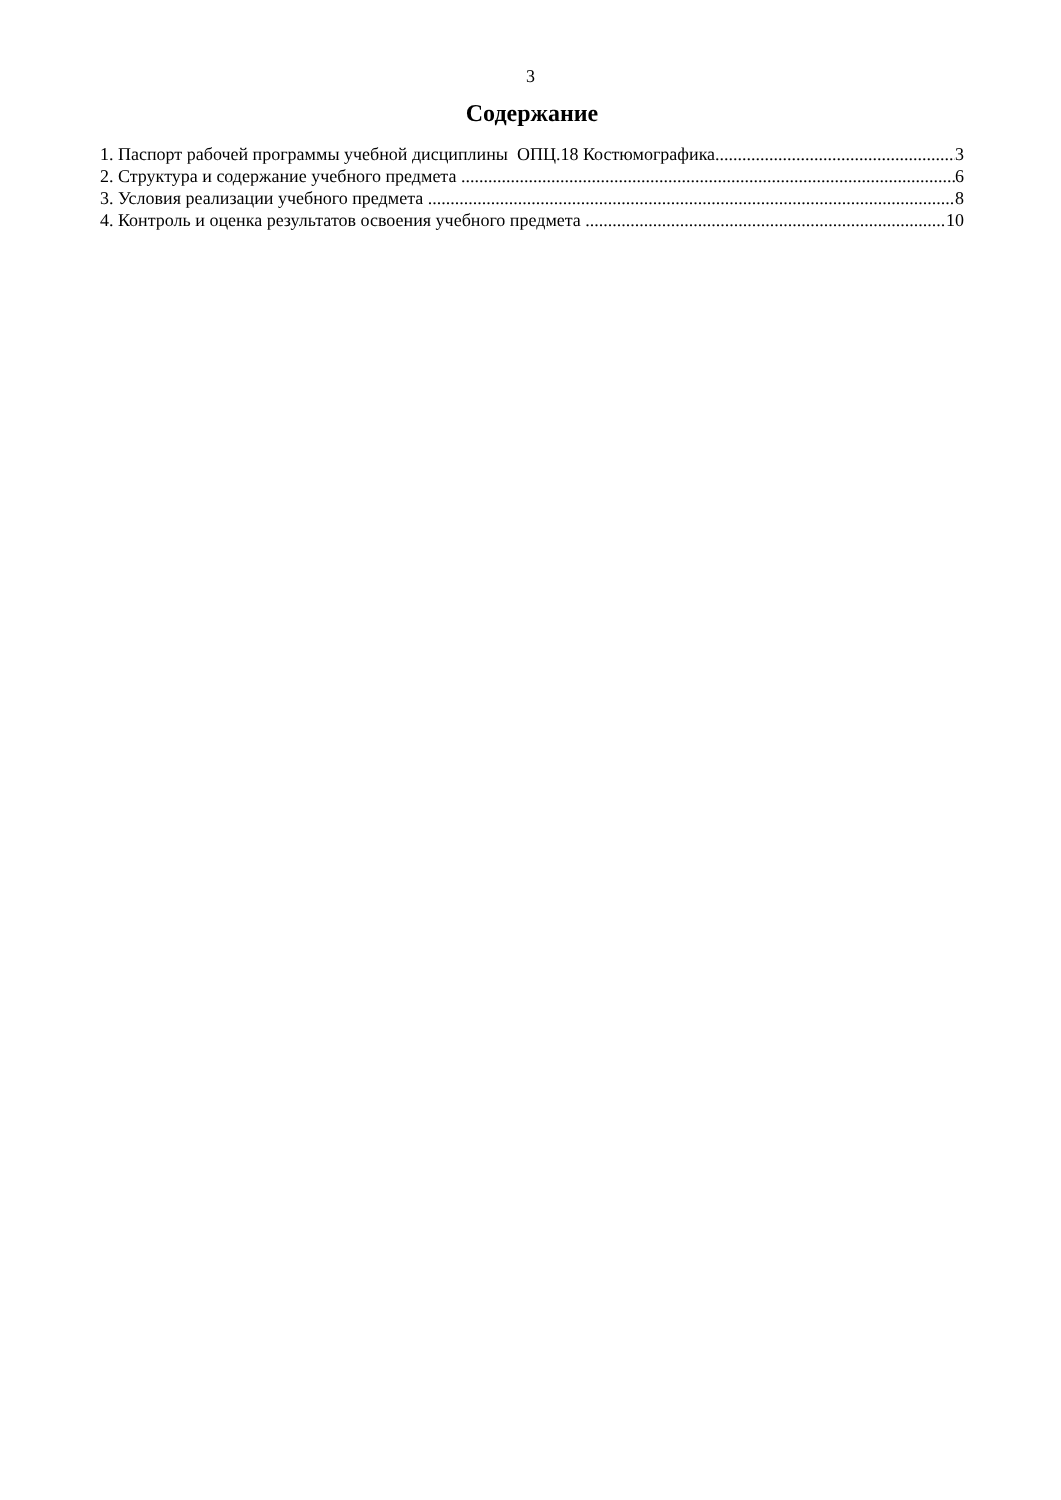3
Содержание
1. Паспорт рабочей программы учебной дисциплины ОПЦ.18 Костюмографика 3
2. Структура и содержание учебного предмета 6
3. Условия реализации учебного предмета 8
4. Контроль и оценка результатов освоения учебного предмета 10